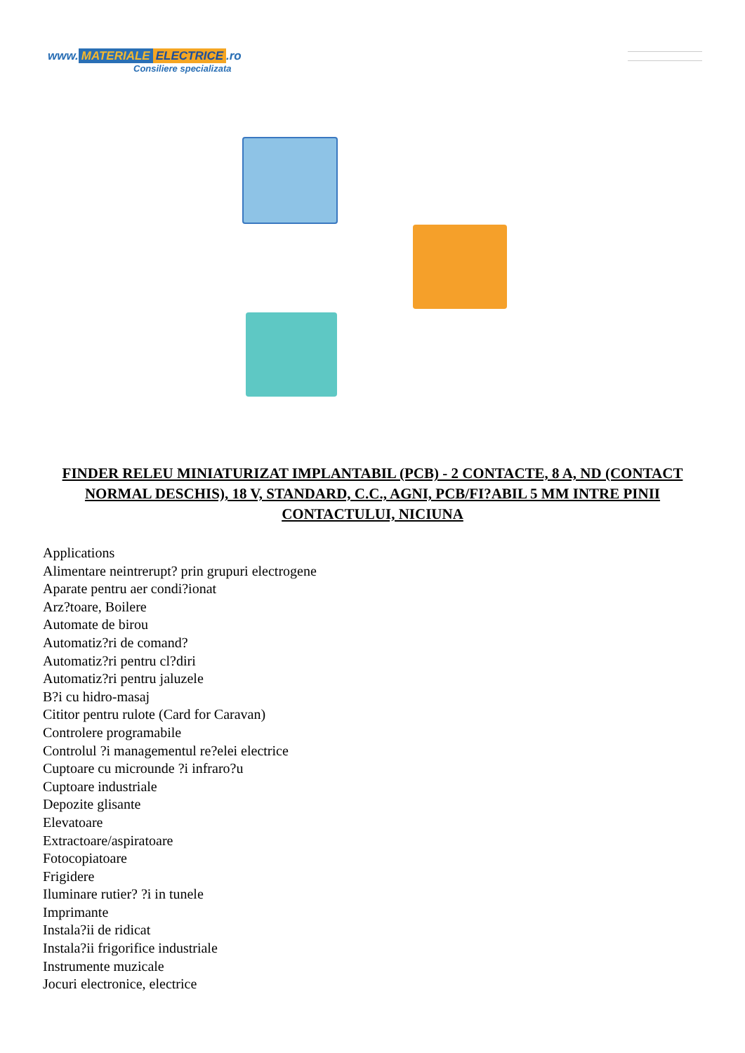www. MATERIALE ELECTRICE.ro
Consiliere specializata
FINDER RELEU MINIATURIZAT IMPLANTABIL (PCB) - 2 CONTACTE, 8 A, ND (CONTACT NORMAL DESCHIS), 18 V, STANDARD, C.C., AGNI, PCB/FI?ABIL 5 MM INTRE PINII CONTACTULUI, NICIUNA
Applications
Alimentare neintrerupt? prin grupuri electrogene
Aparate pentru aer condi?ionat
Arz?toare, Boilere
Automate de birou
Automatiz?ri de comand?
Automatiz?ri pentru cl?diri
Automatiz?ri pentru jaluzele
B?i cu hidro-masaj
Cititor pentru rulote (Card for Caravan)
Controlere programabile
Controlul ?i managementul re?elei electrice
Cuptoare cu microunde ?i infraro?u
Cuptoare industriale
Depozite glisante
Elevatoare
Extractoare/aspiratoare
Fotocopiatoare
Frigidere
Iluminare rutier? ?i in tunele
Imprimante
Instala?ii de ridicat
Instala?ii frigorifice industriale
Instrumente muzicale
Jocuri electronice, electrice